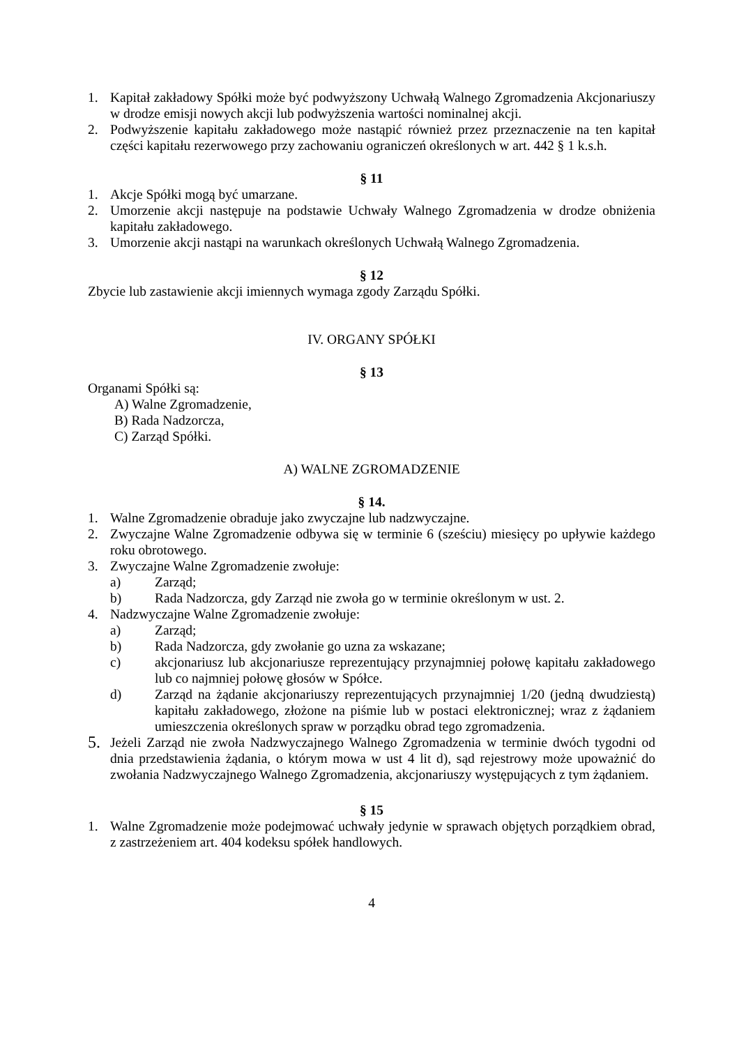1. Kapitał zakładowy Spółki może być podwyższony Uchwałą Walnego Zgromadzenia Akcjonariuszy w drodze emisji nowych akcji lub podwyższenia wartości nominalnej akcji.
2. Podwyższenie kapitału zakładowego może nastąpić również przez przeznaczenie na ten kapitał części kapitału rezerwowego przy zachowaniu ograniczeń określonych w art. 442 § 1 k.s.h.
§ 11
1. Akcje Spółki mogą być umarzane.
2. Umorzenie akcji następuje na podstawie Uchwały Walnego Zgromadzenia w drodze obniżenia kapitału zakładowego.
3. Umorzenie akcji nastąpi na warunkach określonych Uchwałą Walnego Zgromadzenia.
§ 12
Zbycie lub zastawienie akcji imiennych wymaga zgody Zarządu Spółki.
IV. ORGANY SPÓŁKI
§ 13
Organami Spółki są:
A) Walne Zgromadzenie,
B) Rada Nadzorcza,
C) Zarząd Spółki.
A) WALNE ZGROMADZENIE
§ 14.
1. Walne Zgromadzenie obraduje jako zwyczajne lub nadzwyczajne.
2. Zwyczajne Walne Zgromadzenie odbywa się w terminie 6 (sześciu) miesięcy po upływie każdego roku obrotowego.
3. Zwyczajne Walne Zgromadzenie zwołuje:
a) Zarząd;
b) Rada Nadzorcza, gdy Zarząd nie zwoła go w terminie określonym w ust. 2.
4. Nadzwyczajne Walne Zgromadzenie zwołuje:
a) Zarząd;
b) Rada Nadzorcza, gdy zwołanie go uzna za wskazane;
c) akcjonariusz lub akcjonariusze reprezentujący przynajmniej połowę kapitału zakładowego lub co najmniej połowę głosów w Spółce.
d) Zarząd na żądanie akcjonariuszy reprezentujących przynajmniej 1/20 (jedną dwudziestą) kapitału zakładowego, złożone na piśmie lub w postaci elektronicznej; wraz z żądaniem umieszczenia określonych spraw w porządku obrad tego zgromadzenia.
5. Jeżeli Zarząd nie zwoła Nadzwyczajnego Walnego Zgromadzenia w terminie dwóch tygodni od dnia przedstawienia żądania, o którym mowa w ust 4 lit d), sąd rejestrowy może upoważnić do zwołania Nadzwyczajnego Walnego Zgromadzenia, akcjonariuszy występujących z tym żądaniem.
§ 15
1. Walne Zgromadzenie może podejmować uchwały jedynie w sprawach objętych porządkiem obrad, z zastrzeżeniem art. 404 kodeksu spółek handlowych.
4